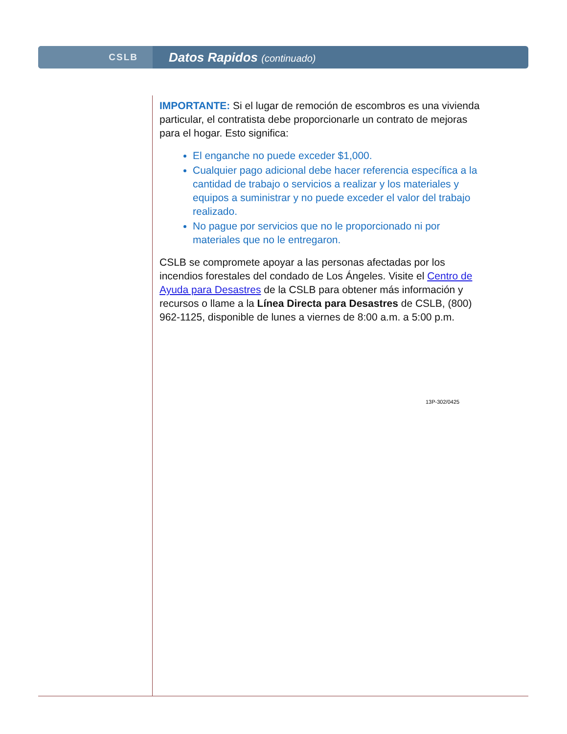CSLB
Datos Rapidos (continuado)
IMPORTANTE: Si el lugar de remoción de escombros es una vivienda particular, el contratista debe proporcionarle un contrato de mejoras para el hogar. Esto significa:
El enganche no puede exceder $1,000.
Cualquier pago adicional debe hacer referencia específica a la cantidad de trabajo o servicios a realizar y los materiales y equipos a suministrar y no puede exceder el valor del trabajo realizado.
No pague por servicios que no le proporcionado ni por materiales que no le entregaron.
CSLB se compromete apoyar a las personas afectadas por los incendios forestales del condado de Los Ángeles. Visite el Centro de Ayuda para Desastres de la CSLB para obtener más información y recursos o llame a la Línea Directa para Desastres de CSLB, (800) 962-1125, disponible de lunes a viernes de 8:00 a.m. a 5:00 p.m.
13P-302/0425